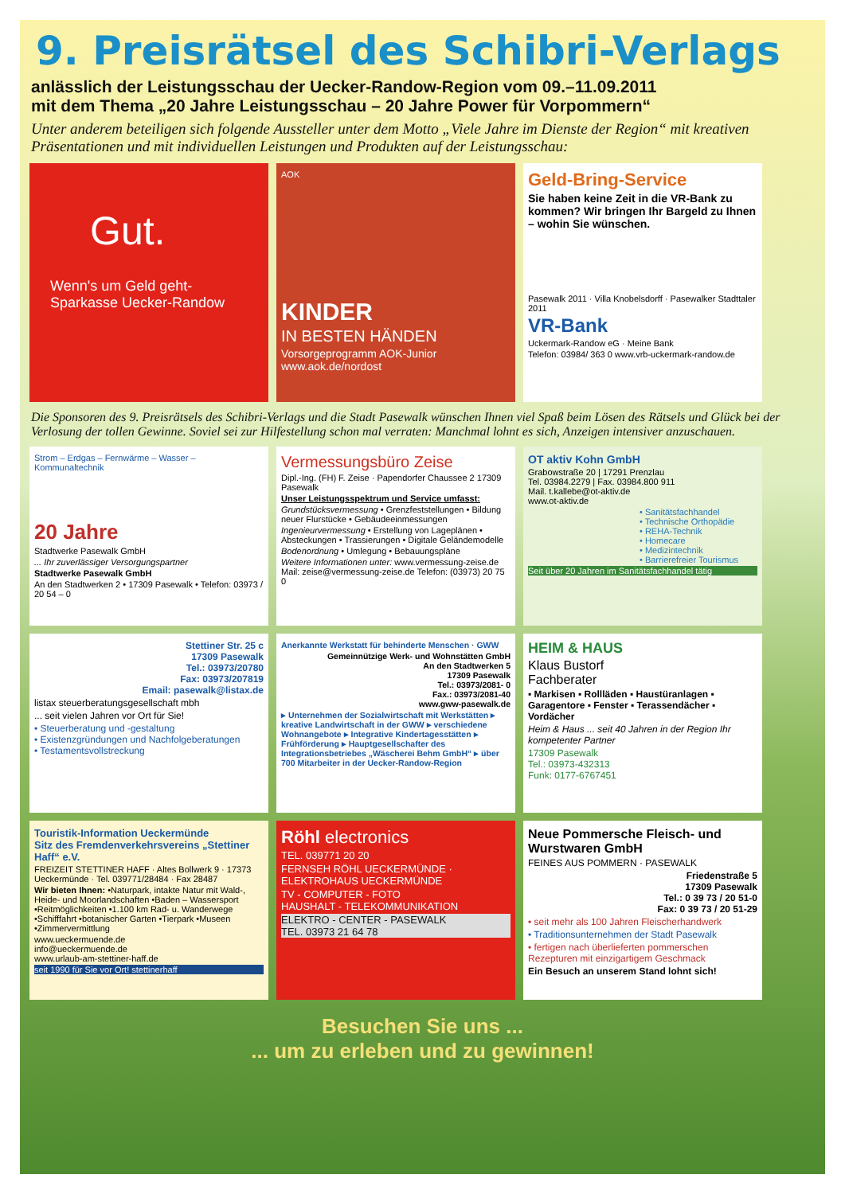9. Preisrätsel des Schibri-Verlags
anlässlich der Leistungsschau der Uecker-Randow-Region vom 09.–11.09.2011
mit dem Thema „20 Jahre Leistungsschau – 20 Jahre Power für Vorpommern“
Unter anderem beteiligen sich folgende Aussteller unter dem Motto „Viele Jahre im Dienste der Region“ mit kreativen Präsentationen und mit individuellen Leistungen und Produkten auf der Leistungsschau:
Gut.
Wenn's um Geld geht-
Sparkasse Uecker-Randow
AOK
KINDER
IN BESTEN HÄNDEN
Vorsorgeprogramm AOK-Junior
www.aok.de/nordost
Geld-Bring-Service
Sie haben keine Zeit in die VR-Bank zu kommen? Wir bringen Ihr Bargeld zu Ihnen – wohin Sie wünschen.
Pasewalk 2011 · Villa Knobelsdorff · Pasewalker Stadttaler 2011
VR-Bank
Uckermark-Randow eG · Meine Bank
Telefon: 03984/ 363 0 www.vrb-uckermark-randow.de
Die Sponsoren des 9. Preisrätsels des Schibri-Verlags und die Stadt Pasewalk wünschen Ihnen viel Spaß beim Lösen des Rätsels und Glück bei der Verlosung der tollen Gewinne. Soviel sei zur Hilfestellung schon mal verraten: Manchmal lohnt es sich, Anzeigen intensiver anzuschauen.
Strom – Erdgas – Fernwärme – Wasser – Kommunaltechnik
20 Jahre
Stadtwerke Pasewalk GmbH
... Ihr zuverlässiger Versorgungspartner
Stadtwerke Pasewalk GmbH
An den Stadtwerken 2 • 17309 Pasewalk • Telefon: 03973 / 20 54 – 0
Vermessungsbüro Zeise
Dipl.-Ing. (FH) F. Zeise · Papendorfer Chaussee 2 17309 Pasewalk
Unser Leistungsspektrum und Service umfasst:
Grundstücksvermessung • Grenzfeststellungen • Bildung neuer Flurstücke • Gebäudeeinmessungen
Ingenieurvermessung • Erstellung von Lageplänen • Absteckungen • Trassierungen • Digitale Geländemodelle
Bodenordnung • Umlegung • Bebauungspläne
Weitere Informationen unter: www.vermessung-zeise.de Mail: zeise@vermessung-zeise.de Telefon: (03973) 20 75 0
OT aktiv Kohn GmbH
Grabowstraße 20 | 17291 Prenzlau
Tel. 03984.2279 | Fax. 03984.800 911
Mail. t.kallebe@ot-aktiv.de
www.ot-aktiv.de
• Sanitätsfachhandel
• Technische Orthopädie
• REHA-Technik
• Homecare
• Medizintechnik
• Barrierefreier Tourismus
Seit über 20 Jahren im Sanitätsfachhandel tätig
Stettiner Str. 25 c
17309 Pasewalk
Tel.: 03973/20780
Fax: 03973/207819
Email: pasewalk@listax.de
listax steuerberatungsgesellschaft mbh
... seit vielen Jahren vor Ort für Sie!
• Steuerberatung und -gestaltung
• Existenzgründungen und Nachfolgeberatungen
• Testamentsvollstreckung
Anerkannte Werkstatt für behinderte Menschen · GWW
Gemeinnützige Werk- und Wohnstätten GmbH
An den Stadtwerken 5
17309 Pasewalk
Tel.: 03973/2081- 0
Fax.: 03973/2081-40
www.gww-pasewalk.de
▸ Unternehmen der Sozialwirtschaft mit Werkstätten ▸ kreative Landwirtschaft in der GWW ▸ verschiedene Wohnangebote ▸ Integrative Kindertagesstätten ▸ Frühförderung ▸ Hauptgesellschafter des Integrationsbetriebes „Wäscherei Behm GmbH“ ▸ über 700 Mitarbeiter in der Uecker-Randow-Region
HEIM & HAUS
Klaus Bustorf
Fachberater
▪ Markisen ▪ Rollläden ▪ Haustüranlagen ▪ Garagentore ▪ Fenster ▪ Terassendächer ▪ Vordächer
Heim & Haus ... seit 40 Jahren in der Region Ihr kompetenter Partner
17309 Pasewalk
Tel.: 03973-432313
Funk: 0177-6767451
Touristik-Information Ueckermünde
Sitz des Fremdenverkehrsvereins „Stettiner Haff“ e.V.
FREIZEIT STETTINER HAFF · Altes Bollwerk 9 · 17373 Ueckermünde · Tel. 039771/28484 · Fax 28487
Wir bieten Ihnen: •Naturpark, intakte Natur mit Wald-, Heide- und Moorlandschaften •Baden – Wassersport •Reitmöglichkeiten •1.100 km Rad- u. Wanderwege •Schifffahrt •botanischer Garten •Tierpark •Museen •Zimmervermittlung
www.ueckermuende.de
info@ueckermuende.de
www.urlaub-am-stettiner-haff.de
seit 1990 für Sie vor Ort! stettinerhaff
Röhl electronics
TEL. 039771 20 20
FERNSEH RÖHL UECKERMÜNDE · ELEKTROHAUS UECKERMÜNDE
TV - COMPUTER - FOTO
HAUSHALT - TELEKOMMUNIKATION
ELEKTRO - CENTER - PASEWALK
TEL. 03973 21 64 78
Neue Pommersche Fleisch- und Wurstwaren GmbH
FEINES AUS POMMERN · PASEWALK
Friedenstraße 5
17309 Pasewalk
Tel.: 0 39 73 / 20 51-0
Fax: 0 39 73 / 20 51-29
• seit mehr als 100 Jahren Fleischerhandwerk
• Traditionsunternehmen der Stadt Pasewalk
• fertigen nach überlieferten pommerschen Rezepturen mit einzigartigem Geschmack
Ein Besuch an unserem Stand lohnt sich!
Besuchen Sie uns ...
... um zu erleben und zu gewinnen!